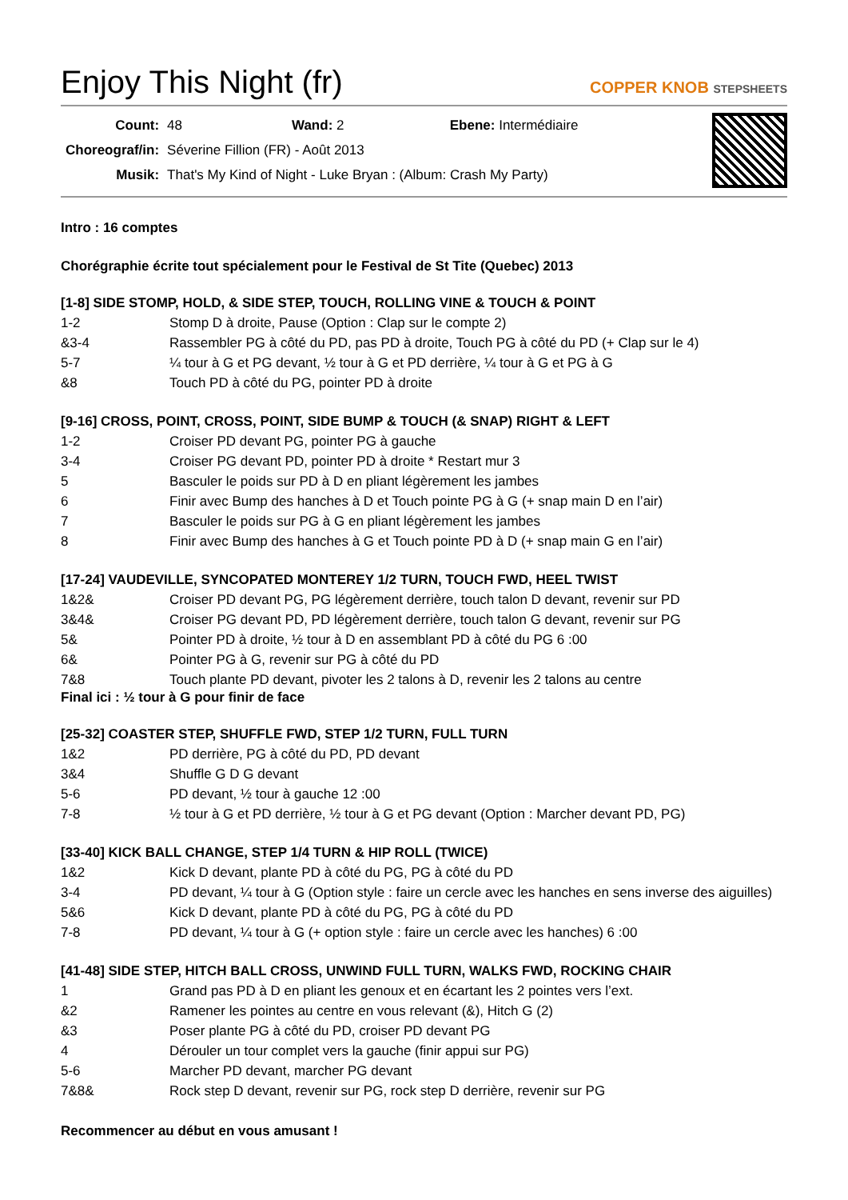Enjoy This Night (fr) COPPER KNOB STEPSHEETS
| Count: | 48 Wand: 2 Ebene: Intermédiaire |
| Choreograf/in: | Séverine Fillion (FR) - Août 2013 |
| Musik: | That's My Kind of Night - Luke Bryan : (Album: Crash My Party) |
Intro : 16 comptes
Chorégraphie écrite tout spécialement pour le Festival de St Tite (Quebec) 2013
[1-8] SIDE STOMP, HOLD, & SIDE STEP, TOUCH, ROLLING VINE & TOUCH & POINT
| 1-2 | Stomp D à droite, Pause (Option : Clap sur le compte 2) |
| &3-4 | Rassembler PG à côté du PD, pas PD à droite, Touch PG à côté du PD (+ Clap sur le 4) |
| 5-7 | ¼ tour à G et PG devant, ½ tour à G et PD derrière, ¼ tour à G et PG à G |
| &8 | Touch PD à côté du PG, pointer PD à droite |
[9-16] CROSS, POINT, CROSS, POINT, SIDE BUMP & TOUCH (& SNAP) RIGHT & LEFT
| 1-2 | Croiser PD devant PG, pointer PG à gauche |
| 3-4 | Croiser PG devant PD, pointer PD à droite * Restart mur 3 |
| 5 | Basculer le poids sur PD à D en pliant légèrement les jambes |
| 6 | Finir avec Bump des hanches à D et Touch pointe PG à G (+ snap main D en l’air) |
| 7 | Basculer le poids sur PG à G en pliant légèrement les jambes |
| 8 | Finir avec Bump des hanches à G et Touch pointe PD à D (+ snap main G en l’air) |
[17-24] VAUDEVILLE, SYNCOPATED MONTEREY 1/2 TURN, TOUCH FWD, HEEL TWIST
| 1&2& | Croiser PD devant PG, PG légèrement derrière, touch talon D devant, revenir sur PD |
| 3&4& | Croiser PG devant PD, PD légèrement derrière, touch talon G devant, revenir sur PG |
| 5& | Pointer PD à droite, ½ tour à D en assemblant PD à côté du PG 6 :00 |
| 6& | Pointer PG à G, revenir sur PG à côté du PD |
| 7&8 | Touch plante PD devant, pivoter les 2 talons à D, revenir les 2 talons au centre |
Final ici : ½ tour à G pour finir de face
[25-32] COASTER STEP, SHUFFLE FWD, STEP 1/2 TURN, FULL TURN
| 1&2 | PD derrière, PG à côté du PD, PD devant |
| 3&4 | Shuffle G D G devant |
| 5-6 | PD devant, ½ tour à gauche 12 :00 |
| 7-8 | ½ tour à G et PD derrière, ½ tour à G et PG devant (Option : Marcher devant PD, PG) |
[33-40] KICK BALL CHANGE, STEP 1/4 TURN & HIP ROLL (TWICE)
| 1&2 | Kick D devant, plante PD à côté du PG, PG à côté du PD |
| 3-4 | PD devant, ¼ tour à G (Option style : faire un cercle avec les hanches en sens inverse des aiguilles) |
| 5&6 | Kick D devant, plante PD à côté du PG, PG à côté du PD |
| 7-8 | PD devant, ¼ tour à G (+ option style : faire un cercle avec les hanches) 6 :00 |
[41-48] SIDE STEP, HITCH BALL CROSS, UNWIND FULL TURN, WALKS FWD, ROCKING CHAIR
| 1 | Grand pas PD à D en pliant les genoux et en écartant les 2 pointes vers l’ext. |
| &2 | Ramener les pointes au centre en vous relevant (&), Hitch G (2) |
| &3 | Poser plante PG à côté du PD, croiser PD devant PG |
| 4 | Dérouler un tour complet vers la gauche (finir appui sur PG) |
| 5-6 | Marcher PD devant, marcher PG devant |
| 7&8& | Rock step D devant, revenir sur PG, rock step D derrière, revenir sur PG |
Recommencer au début en vous amusant !